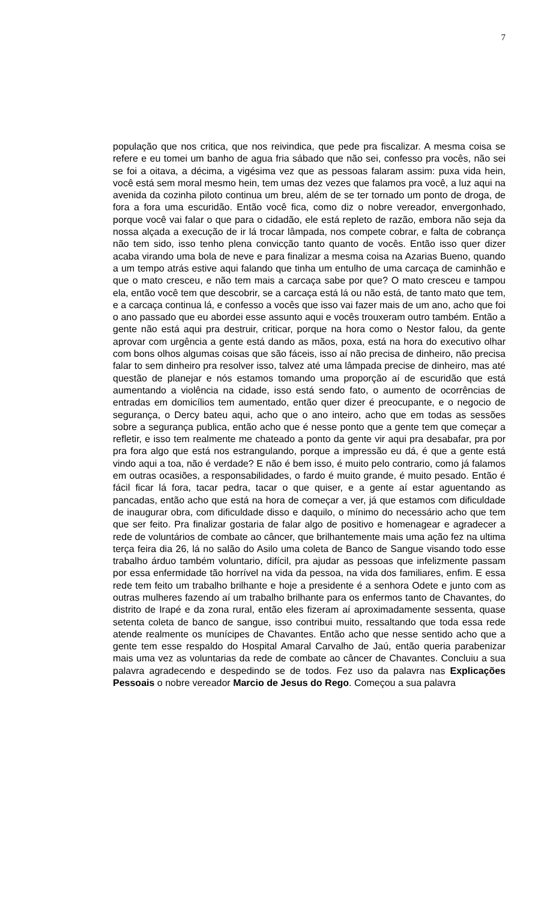7
população que nos critica, que nos reivindica, que pede pra fiscalizar. A mesma coisa se refere e eu tomei um banho de agua fria sábado que não sei, confesso pra vocês, não sei se foi a oitava, a décima, a vigésima vez que as pessoas falaram assim: puxa vida hein, você está sem moral mesmo hein, tem umas dez vezes que falamos pra você, a luz aqui na avenida da cozinha piloto continua um breu, além de se ter tornado um ponto de droga, de fora a fora uma escuridão. Então você fica, como diz o nobre vereador, envergonhado, porque você vai falar o que para o cidadão, ele está repleto de razão, embora não seja da nossa alçada a execução de ir lá trocar lâmpada, nos compete cobrar, e falta de cobrança não tem sido, isso tenho plena convicção tanto quanto de vocês. Então isso quer dizer acaba virando uma bola de neve e para finalizar a mesma coisa na Azarias Bueno, quando a um tempo atrás estive aqui falando que tinha um entulho de uma carcaça de caminhão e que o mato cresceu, e não tem mais a carcaça sabe por que? O mato cresceu e tampou ela, então você tem que descobrir, se a carcaça está lá ou não está, de tanto mato que tem, e a carcaça continua lá, e confesso a vocês que isso vai fazer mais de um ano, acho que foi o ano passado que eu abordei esse assunto aqui e vocês trouxeram outro também. Então a gente não está aqui pra destruir, criticar, porque na hora como o Nestor falou, da gente aprovar com urgência a gente está dando as mãos, poxa, está na hora do executivo olhar com bons olhos algumas coisas que são fáceis, isso aí não precisa de dinheiro, não precisa falar to sem dinheiro pra resolver isso, talvez até uma lâmpada precise de dinheiro, mas até questão de planejar e nós estamos tomando uma proporção aí de escuridão que está aumentando a violência na cidade, isso está sendo fato, o aumento de ocorrências de entradas em domicílios tem aumentado, então quer dizer é preocupante, e o negocio de segurança, o Dercy bateu aqui, acho que o ano inteiro, acho que em todas as sessões sobre a segurança publica, então acho que é nesse ponto que a gente tem que começar a refletir, e isso tem realmente me chateado a ponto da gente vir aqui pra desabafar, pra por pra fora algo que está nos estrangulando, porque a impressão eu dá, é que a gente está vindo aqui a toa, não é verdade? E não é bem isso, é muito pelo contrario, como já falamos em outras ocasiões, a responsabilidades, o fardo é muito grande, é muito pesado. Então é fácil ficar lá fora, tacar pedra, tacar o que quiser, e a gente aí estar aguentando as pancadas, então acho que está na hora de começar a ver, já que estamos com dificuldade de inaugurar obra, com dificuldade disso e daquilo, o mínimo do necessário acho que tem que ser feito. Pra finalizar gostaria de falar algo de positivo e homenagear e agradecer a rede de voluntários de combate ao câncer, que brilhantemente mais uma ação fez na ultima terça feira dia 26, lá no salão do Asilo uma coleta de Banco de Sangue visando todo esse trabalho árduo também voluntario, difícil, pra ajudar as pessoas que infelizmente passam por essa enfermidade tão horrível na vida da pessoa, na vida dos familiares, enfim. E essa rede tem feito um trabalho brilhante e hoje a presidente é a senhora Odete e junto com as outras mulheres fazendo aí um trabalho brilhante para os enfermos tanto de Chavantes, do distrito de Irapé e da zona rural, então eles fizeram aí aproximadamente sessenta, quase setenta coleta de banco de sangue, isso contribui muito, ressaltando que toda essa rede atende realmente os munícipes de Chavantes. Então acho que nesse sentido acho que a gente tem esse respaldo do Hospital Amaral Carvalho de Jaú, então queria parabenizar mais uma vez as voluntarias da rede de combate ao câncer de Chavantes. Concluiu a sua palavra agradecendo e despedindo se de todos. Fez uso da palavra nas Explicações Pessoais o nobre vereador Marcio de Jesus do Rego. Começou a sua palavra